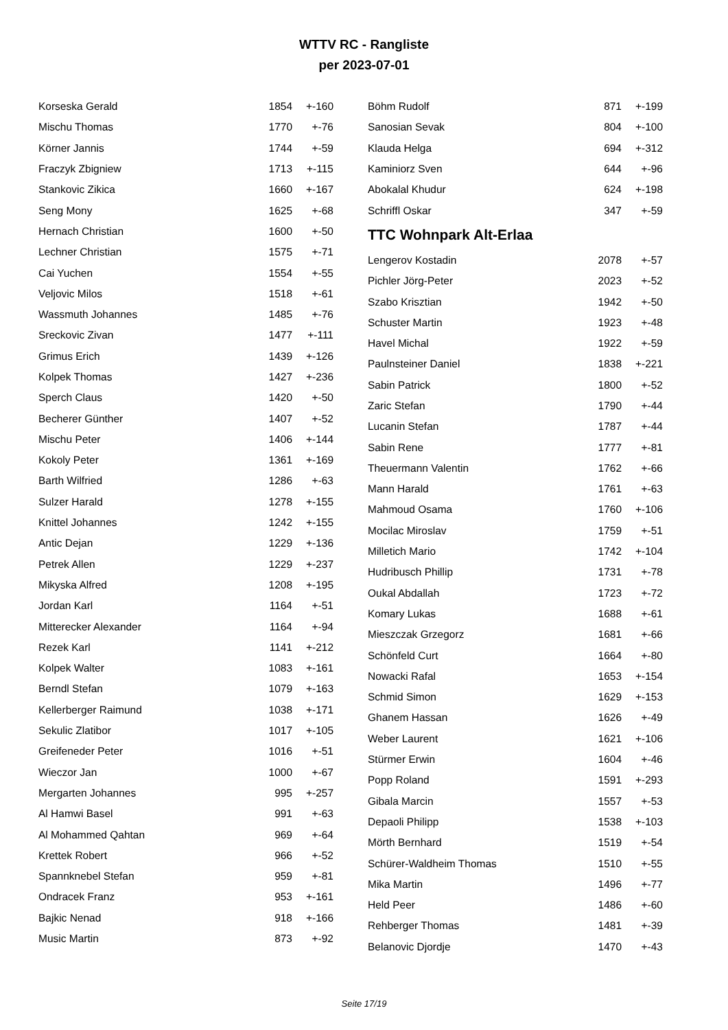WTTV RC - Rangliste
per 2023-07-01
| Korseska Gerald | 1854 | +-160 |
| Mischu Thomas | 1770 | +-76 |
| Körner Jannis | 1744 | +-59 |
| Fraczyk Zbigniew | 1713 | +-115 |
| Stankovic Zikica | 1660 | +-167 |
| Seng Mony | 1625 | +-68 |
| Hernach Christian | 1600 | +-50 |
| Lechner Christian | 1575 | +-71 |
| Cai Yuchen | 1554 | +-55 |
| Veljovic Milos | 1518 | +-61 |
| Wassmuth Johannes | 1485 | +-76 |
| Sreckovic Zivan | 1477 | +-111 |
| Grimus Erich | 1439 | +-126 |
| Kolpek Thomas | 1427 | +-236 |
| Sperch Claus | 1420 | +-50 |
| Becherer Günther | 1407 | +-52 |
| Mischu Peter | 1406 | +-144 |
| Kokoly Peter | 1361 | +-169 |
| Barth Wilfried | 1286 | +-63 |
| Sulzer Harald | 1278 | +-155 |
| Knittel Johannes | 1242 | +-155 |
| Antic Dejan | 1229 | +-136 |
| Petrek Allen | 1229 | +-237 |
| Mikyska Alfred | 1208 | +-195 |
| Jordan Karl | 1164 | +-51 |
| Mitterecker Alexander | 1164 | +-94 |
| Rezek Karl | 1141 | +-212 |
| Kolpek Walter | 1083 | +-161 |
| Berndl Stefan | 1079 | +-163 |
| Kellerberger Raimund | 1038 | +-171 |
| Sekulic Zlatibor | 1017 | +-105 |
| Greifeneder Peter | 1016 | +-51 |
| Wieczor Jan | 1000 | +-67 |
| Mergarten Johannes | 995 | +-257 |
| Al Hamwi Basel | 991 | +-63 |
| Al Mohammed Qahtan | 969 | +-64 |
| Krettek Robert | 966 | +-52 |
| Spannknebel Stefan | 959 | +-81 |
| Ondracek Franz | 953 | +-161 |
| Bajkic Nenad | 918 | +-166 |
| Music Martin | 873 | +-92 |
| Böhm Rudolf | 871 | +-199 |
| Sanosian Sevak | 804 | +-100 |
| Klauda Helga | 694 | +-312 |
| Kaminiorz Sven | 644 | +-96 |
| Abokalal Khudur | 624 | +-198 |
| Schriffl Oskar | 347 | +-59 |
TTC Wohnpark Alt-Erlaa
| Lengerov Kostadin | 2078 | +-57 |
| Pichler Jörg-Peter | 2023 | +-52 |
| Szabo Krisztian | 1942 | +-50 |
| Schuster Martin | 1923 | +-48 |
| Havel Michal | 1922 | +-59 |
| Paulnsteiner Daniel | 1838 | +-221 |
| Sabin Patrick | 1800 | +-52 |
| Zaric Stefan | 1790 | +-44 |
| Lucanin Stefan | 1787 | +-44 |
| Sabin Rene | 1777 | +-81 |
| Theuermann Valentin | 1762 | +-66 |
| Mann Harald | 1761 | +-63 |
| Mahmoud Osama | 1760 | +-106 |
| Mocilac Miroslav | 1759 | +-51 |
| Milletich Mario | 1742 | +-104 |
| Hudribusch Phillip | 1731 | +-78 |
| Oukal Abdallah | 1723 | +-72 |
| Komary Lukas | 1688 | +-61 |
| Mieszczak Grzegorz | 1681 | +-66 |
| Schönfeld Curt | 1664 | +-80 |
| Nowacki Rafal | 1653 | +-154 |
| Schmid Simon | 1629 | +-153 |
| Ghanem Hassan | 1626 | +-49 |
| Weber Laurent | 1621 | +-106 |
| Stürmer Erwin | 1604 | +-46 |
| Popp Roland | 1591 | +-293 |
| Gibala Marcin | 1557 | +-53 |
| Depaoli Philipp | 1538 | +-103 |
| Mörth Bernhard | 1519 | +-54 |
| Schürer-Waldheim Thomas | 1510 | +-55 |
| Mika Martin | 1496 | +-77 |
| Held Peer | 1486 | +-60 |
| Rehberger Thomas | 1481 | +-39 |
| Belanovic Djordje | 1470 | +-43 |
Seite 17/19